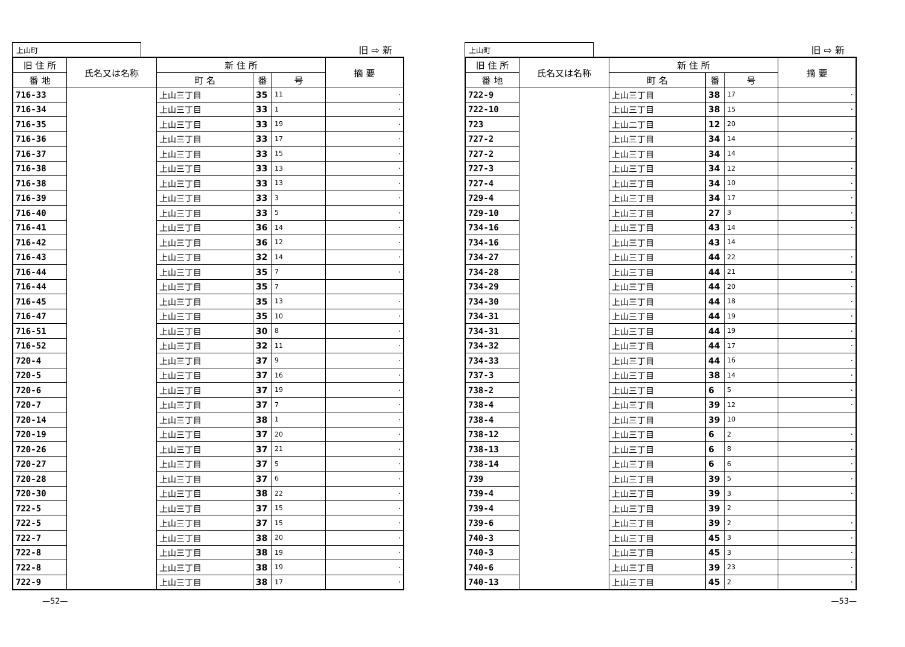上山町
旧 ⇨ 新
| 旧 住 所 | 氏名又は名称 | 新 住 所 | | | 摘 要 |
| --- | --- | --- | --- | --- | --- |
| 番 地 | | 町 名 | 番 | 号 | |
| 716-33 | | 上山三丁目 | 35 | 11 | · |
| 716-34 | | 上山三丁目 | 33 | 1 | · |
| 716-35 | | 上山三丁目 | 33 | 19 | · |
| 716-36 | | 上山三丁目 | 33 | 17 | · |
| 716-37 | | 上山三丁目 | 33 | 15 | · |
| 716-38 | | 上山三丁目 | 33 | 13 | · |
| 716-38 | | 上山三丁目 | 33 | 13 | · |
| 716-39 | | 上山三丁目 | 33 | 3 | · |
| 716-40 | | 上山三丁目 | 33 | 5 | · |
| 716-41 | | 上山三丁目 | 36 | 14 | · |
| 716-42 | | 上山三丁目 | 36 | 12 | · |
| 716-43 | | 上山三丁目 | 32 | 14 | · |
| 716-44 | | 上山三丁目 | 35 | 7 | · |
| 716-44 | | 上山三丁目 | 35 | 7 | |
| 716-45 | | 上山三丁目 | 35 | 13 | · |
| 716-47 | | 上山三丁目 | 35 | 10 | · |
| 716-51 | | 上山三丁目 | 30 | 8 | · |
| 716-52 | | 上山三丁目 | 32 | 11 | · |
| 720-4 | | 上山三丁目 | 37 | 9 | · |
| 720-5 | | 上山三丁目 | 37 | 16 | · |
| 720-6 | | 上山三丁目 | 37 | 19 | · |
| 720-7 | | 上山三丁目 | 37 | 7 | · |
| 720-14 | | 上山三丁目 | 38 | 1 | · |
| 720-19 | | 上山三丁目 | 37 | 20 | · |
| 720-26 | | 上山三丁目 | 37 | 21 | · |
| 720-27 | | 上山三丁目 | 37 | 5 | · |
| 720-28 | | 上山三丁目 | 37 | 6 | · |
| 720-30 | | 上山三丁目 | 38 | 22 | · |
| 722-5 | | 上山三丁目 | 37 | 15 | · |
| 722-5 | | 上山三丁目 | 37 | 15 | · |
| 722-7 | | 上山三丁目 | 38 | 20 | · |
| 722-8 | | 上山三丁目 | 38 | 19 | · |
| 722-8 | | 上山三丁目 | 38 | 19 | · |
| 722-9 | | 上山三丁目 | 38 | 17 | · |
—52—
上山町
旧 ⇨ 新
| 旧 住 所 | 氏名又は名称 | 新 住 所 | | | 摘 要 |
| --- | --- | --- | --- | --- | --- |
| 番 地 | | 町 名 | 番 | 号 | |
| 722-9 | | 上山三丁目 | 38 | 17 | · |
| 722-10 | | 上山三丁目 | 38 | 15 | · |
| 723 | | 上山二丁目 | 12 | 20 | |
| 727-2 | | 上山三丁目 | 34 | 14 | · |
| 727-2 | | 上山三丁目 | 34 | 14 | |
| 727-3 | | 上山三丁目 | 34 | 12 | · |
| 727-4 | | 上山三丁目 | 34 | 10 | · |
| 729-4 | | 上山三丁目 | 34 | 17 | · |
| 729-10 | | 上山三丁目 | 27 | 3 | · |
| 734-16 | | 上山三丁目 | 43 | 14 | · |
| 734-16 | | 上山三丁目 | 43 | 14 | |
| 734-27 | | 上山三丁目 | 44 | 22 | · |
| 734-28 | | 上山三丁目 | 44 | 21 | · |
| 734-29 | | 上山三丁目 | 44 | 20 | · |
| 734-30 | | 上山三丁目 | 44 | 18 | · |
| 734-31 | | 上山三丁目 | 44 | 19 | · |
| 734-31 | | 上山三丁目 | 44 | 19 | · |
| 734-32 | | 上山三丁目 | 44 | 17 | · |
| 734-33 | | 上山三丁目 | 44 | 16 | · |
| 737-3 | | 上山三丁目 | 38 | 14 | · |
| 738-2 | | 上山三丁目 | 6 | 5 | · |
| 738-4 | | 上山三丁目 | 39 | 12 | · |
| 738-4 | | 上山三丁目 | 39 | 10 | |
| 738-12 | | 上山三丁目 | 6 | 2 | · |
| 738-13 | | 上山三丁目 | 6 | 8 | · |
| 738-14 | | 上山三丁目 | 6 | 6 | · |
| 739 | | 上山三丁目 | 39 | 5 | · |
| 739-4 | | 上山三丁目 | 39 | 3 | · |
| 739-4 | | 上山三丁目 | 39 | 2 | |
| 739-6 | | 上山三丁目 | 39 | 2 | · |
| 740-3 | | 上山三丁目 | 45 | 3 | · |
| 740-3 | | 上山三丁目 | 45 | 3 | · |
| 740-6 | | 上山三丁目 | 39 | 23 | · |
| 740-13 | | 上山三丁目 | 45 | 2 | · |
—53—